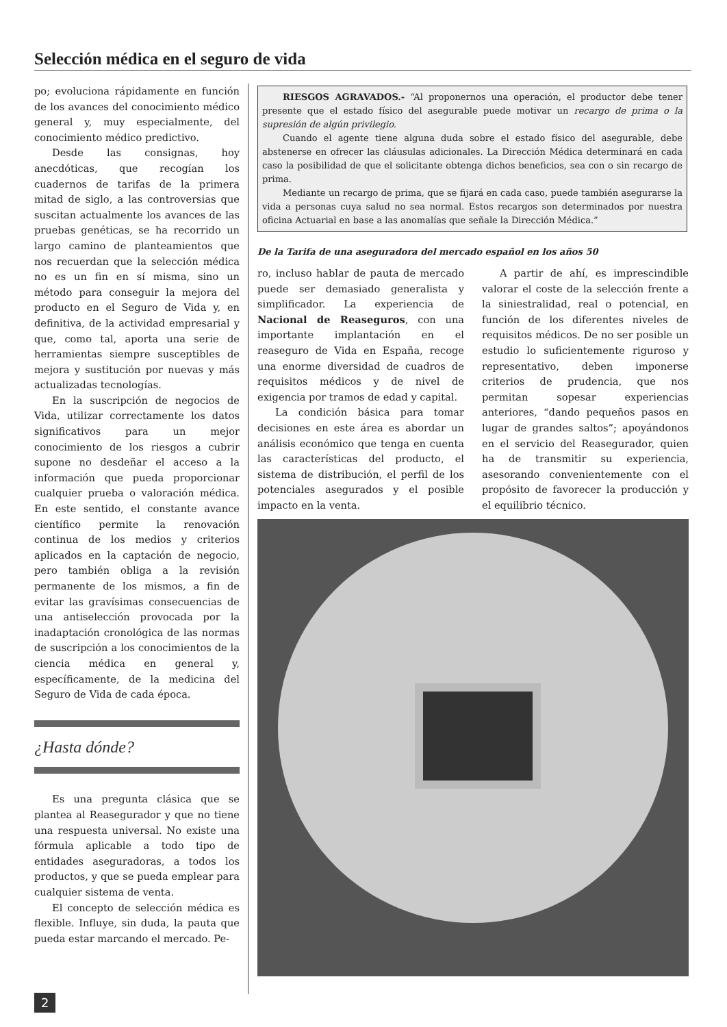Selección médica en el seguro de vida
po; evoluciona rápidamente en función de los avances del conocimiento médico general y, muy especialmente, del conocimiento médico predictivo.
Desde las consignas, hoy anecdóticas, que recogían los cuadernos de tarifas de la primera mitad de siglo, a las controversias que suscitan actualmente los avances de las pruebas genéticas, se ha recorrido un largo camino de planteamientos que nos recuerdan que la selección médica no es un fin en sí misma, sino un método para conseguir la mejora del producto en el Seguro de Vida y, en definitiva, de la actividad empresarial y que, como tal, aporta una serie de herramientas siempre susceptibles de mejora y sustitución por nuevas y más actualizadas tecnologías.
En la suscripción de negocios de Vida, utilizar correctamente los datos significativos para un mejor conocimiento de los riesgos a cubrir supone no desdeñar el acceso a la información que pueda proporcionar cualquier prueba o valoración médica. En este sentido, el constante avance científico permite la renovación continua de los medios y criterios aplicados en la captación de negocio, pero también obliga a la revisión permanente de los mismos, a fin de evitar las gravísimas consecuencias de una antiselección provocada por la inadaptación cronológica de las normas de suscripción a los conocimientos de la ciencia médica en general y, específicamente, de la medicina del Seguro de Vida de cada época.
¿Hasta dónde?
Es una pregunta clásica que se plantea al Reasegurador y que no tiene una respuesta universal. No existe una fórmula aplicable a todo tipo de entidades aseguradoras, a todos los productos, y que se pueda emplear para cualquier sistema de venta.
El concepto de selección médica es flexible. Influye, sin duda, la pauta que pueda estar marcando el mercado. Pe-
RIESGOS AGRAVADOS.- “Al proponernos una operación, el productor debe tener presente que el estado físico del asegurable puede motivar un recargo de prima o la supresión de algún privilegio.
Cuando el agente tiene alguna duda sobre el estado físico del asegurable, debe abstenerse en ofrecer las cláusulas adicionales. La Dirección Médica determinará en cada caso la posibilidad de que el solicitante obtenga dichos beneficios, sea con o sin recargo de prima.
Mediante un recargo de prima, que se fijará en cada caso, puede también asegurarse la vida a personas cuya salud no sea normal. Estos recargos son determinados por nuestra oficina Actuarial en base a las anomalías que señale la Dirección Médica.”
De la Tarifa de una aseguradora del mercado español en los años 50
ro, incluso hablar de pauta de mercado puede ser demasiado generalista y simplificador. La experiencia de Nacional de Reaseguros, con una importante implantación en el reaseguro de Vida en España, recoge una enorme diversidad de cuadros de requisitos médicos y de nivel de exigencia por tramos de edad y capital.
La condición básica para tomar decisiones en este área es abordar un análisis económico que tenga en cuenta las características del producto, el sistema de distribución, el perfil de los potenciales asegurados y el posible impacto en la venta.
A partir de ahí, es imprescindible valorar el coste de la selección frente a la siniestralidad, real o potencial, en función de los diferentes niveles de requisitos médicos. De no ser posible un estudio lo suficientemente riguroso y representativo, deben imponerse criterios de prudencia, que nos permitan sopesar experiencias anteriores, “dando pequeños pasos en lugar de grandes saltos”; apoyándonos en el servicio del Reasegurador, quien ha de transmitir su experiencia, asesorando convenientemente con el propósito de favorecer la producción y el equilibrio técnico.
2